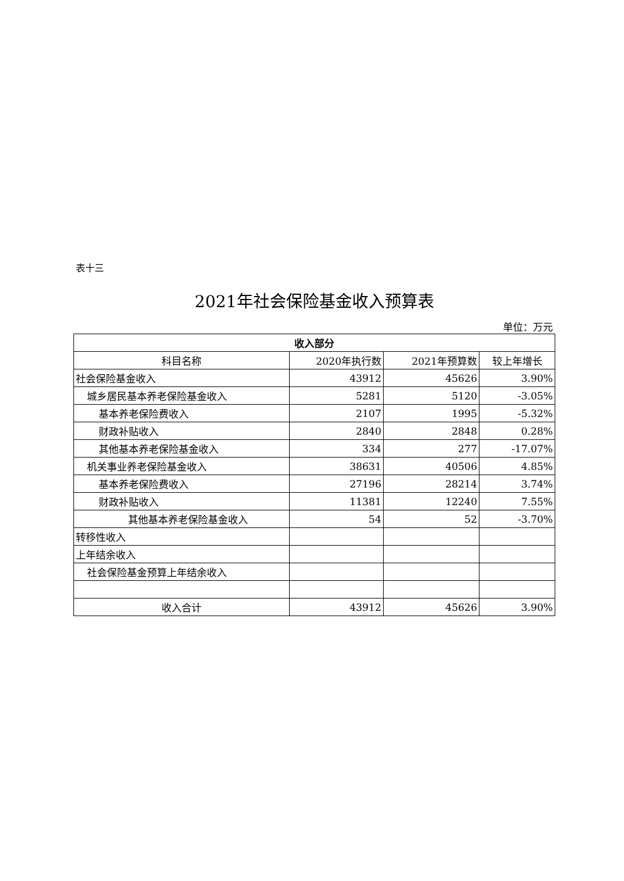表十三
2021年社会保险基金收入预算表
单位：万元
| 收入部分 | | | |
| --- | --- | --- | --- |
| 科目名称 | 2020年执行数 | 2021年预算数 | 较上年增长 |
| 社会保险基金收入 | 43912 | 45626 | 3.90% |
| 城乡居民基本养老保险基金收入 | 5281 | 5120 | -3.05% |
| 基本养老保险费收入 | 2107 | 1995 | -5.32% |
| 财政补贴收入 | 2840 | 2848 | 0.28% |
| 其他基本养老保险基金收入 | 334 | 277 | -17.07% |
| 机关事业养老保险基金收入 | 38631 | 40506 | 4.85% |
| 基本养老保险费收入 | 27196 | 28214 | 3.74% |
| 财政补贴收入 | 11381 | 12240 | 7.55% |
| 其他基本养老保险基金收入 | 54 | 52 | -3.70% |
| 转移性收入 | | | |
| 上年结余收入 | | | |
| 社会保险基金预算上年结余收入 | | | |
| 收入合计 | 43912 | 45626 | 3.90% |